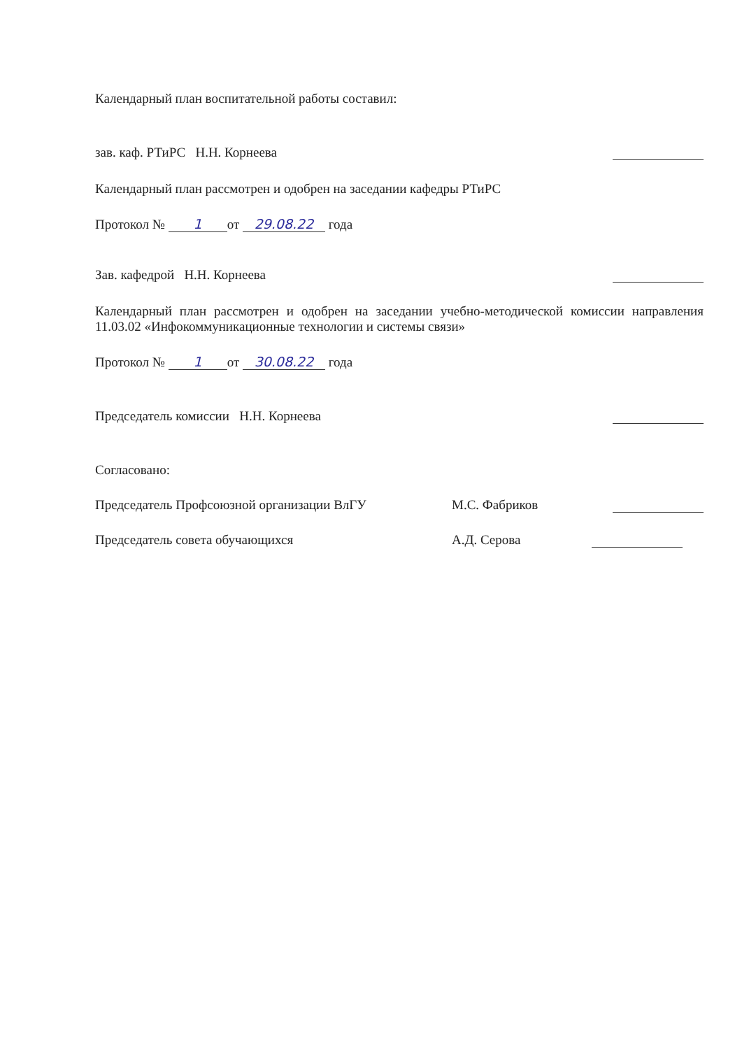Календарный план воспитательной работы составил:
зав. каф. РТиРС Н.Н. Корнеева
Календарный план рассмотрен и одобрен на заседании кафедры РТиРС
Протокол № 1 от 29.08.22 года
Зав. кафедрой Н.Н. Корнеева
Календарный план рассмотрен и одобрен на заседании учебно-методической комиссии направления 11.03.02 «Инфокоммуникационные технологии и системы связи»
Протокол № 1 от 30.08.22 года
Председатель комиссии Н.Н. Корнеева
Согласовано:
Председатель Профсоюзной организации ВлГУ М.С. Фабриков
Председатель совета обучающихся А.Д. Серова